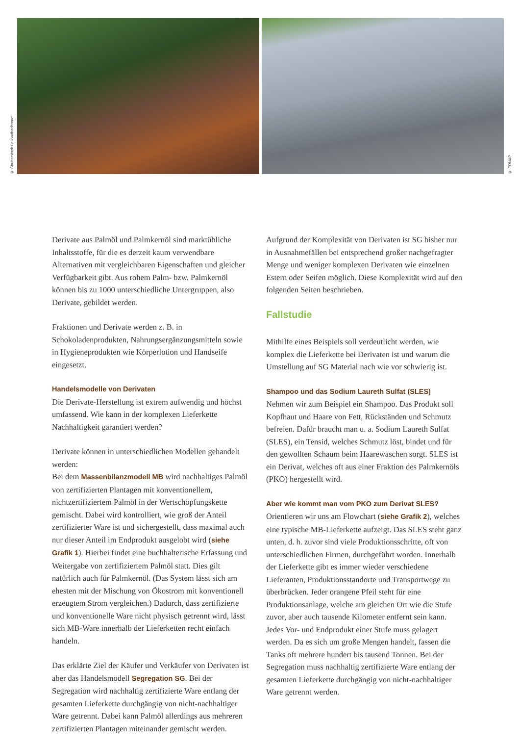© Shutterstock / ashadhodhomei
© FONAP
Derivate aus Palmöl und Palmkernöl sind marktübliche Inhaltsstoffe, für die es derzeit kaum verwendbare Alternativen mit vergleichbaren Eigenschaften und gleicher Verfügbarkeit gibt. Aus rohem Palm- bzw. Palmkernöl können bis zu 1000 unterschiedliche Untergruppen, also Derivate, gebildet werden.
Fraktionen und Derivate werden z. B. in Schokoladenprodukten, Nahrungsergänzungsmitteln sowie in Hygieneprodukten wie Körperlotion und Handseife eingesetzt.
Handelsmodelle von Derivaten
Die Derivate-Herstellung ist extrem aufwendig und höchst umfassend. Wie kann in der komplexen Lieferkette Nachhaltigkeit garantiert werden?
Derivate können in unterschiedlichen Modellen gehandelt werden:
Bei dem Massenbilanzmodell MB wird nachhaltiges Palmöl von zertifizierten Plantagen mit konventionellem, nichtzertifiziertem Palmöl in der Wertschöpfungskette gemischt. Dabei wird kontrolliert, wie groß der Anteil zertifizierter Ware ist und sichergestellt, dass maximal auch nur dieser Anteil im Endprodukt ausgelobt wird (siehe Grafik 1). Hierbei findet eine buchhalterische Erfassung und Weitergabe von zertifiziertem Palmöl statt. Dies gilt natürlich auch für Palmkernöl. (Das System lässt sich am ehesten mit der Mischung von Ökostrom mit konventionell erzeugtem Strom vergleichen.) Dadurch, dass zertifizierte und konventionelle Ware nicht physisch getrennt wird, lässt sich MB-Ware innerhalb der Lieferketten recht einfach handeln.
Das erklärte Ziel der Käufer und Verkäufer von Derivaten ist aber das Handelsmodell Segregation SG. Bei der Segregation wird nachhaltig zertifizierte Ware entlang der gesamten Lieferkette durchgängig von nicht-nachhaltiger Ware getrennt. Dabei kann Palmöl allerdings aus mehreren zertifizierten Plantagen miteinander gemischt werden.
Aufgrund der Komplexität von Derivaten ist SG bisher nur in Ausnahmefällen bei entsprechend großer nachgefragter Menge und weniger komplexen Derivaten wie einzelnen Estern oder Seifen möglich. Diese Komplexität wird auf den folgenden Seiten beschrieben.
Fallstudie
Mithilfe eines Beispiels soll verdeutlicht werden, wie komplex die Lieferkette bei Derivaten ist und warum die Umstellung auf SG Material nach wie vor schwierig ist.
Shampoo und das Sodium Laureth Sulfat (SLES)
Nehmen wir zum Beispiel ein Shampoo. Das Produkt soll Kopfhaut und Haare von Fett, Rückständen und Schmutz befreien. Dafür braucht man u. a. Sodium Laureth Sulfat (SLES), ein Tensid, welches Schmutz löst, bindet und für den gewollten Schaum beim Haarewaschen sorgt. SLES ist ein Derivat, welches oft aus einer Fraktion des Palmkernöls (PKO) hergestellt wird.
Aber wie kommt man vom PKO zum Derivat SLES?
Orientieren wir uns am Flowchart (siehe Grafik 2), welches eine typische MB-Lieferkette aufzeigt. Das SLES steht ganz unten, d. h. zuvor sind viele Produktionsschritte, oft von unterschiedlichen Firmen, durchgeführt worden. Innerhalb der Lieferkette gibt es immer wieder verschiedene Lieferanten, Produktionsstandorte und Transportwege zu überbrücken. Jeder orangene Pfeil steht für eine Produktionsanlage, welche am gleichen Ort wie die Stufe zuvor, aber auch tausende Kilometer entfernt sein kann. Jedes Vor- und Endprodukt einer Stufe muss gelagert werden. Da es sich um große Mengen handelt, fassen die Tanks oft mehrere hundert bis tausend Tonnen. Bei der Segregation muss nachhaltig zertifizierte Ware entlang der gesamten Lieferkette durchgängig von nicht-nachhaltiger Ware getrennt werden.